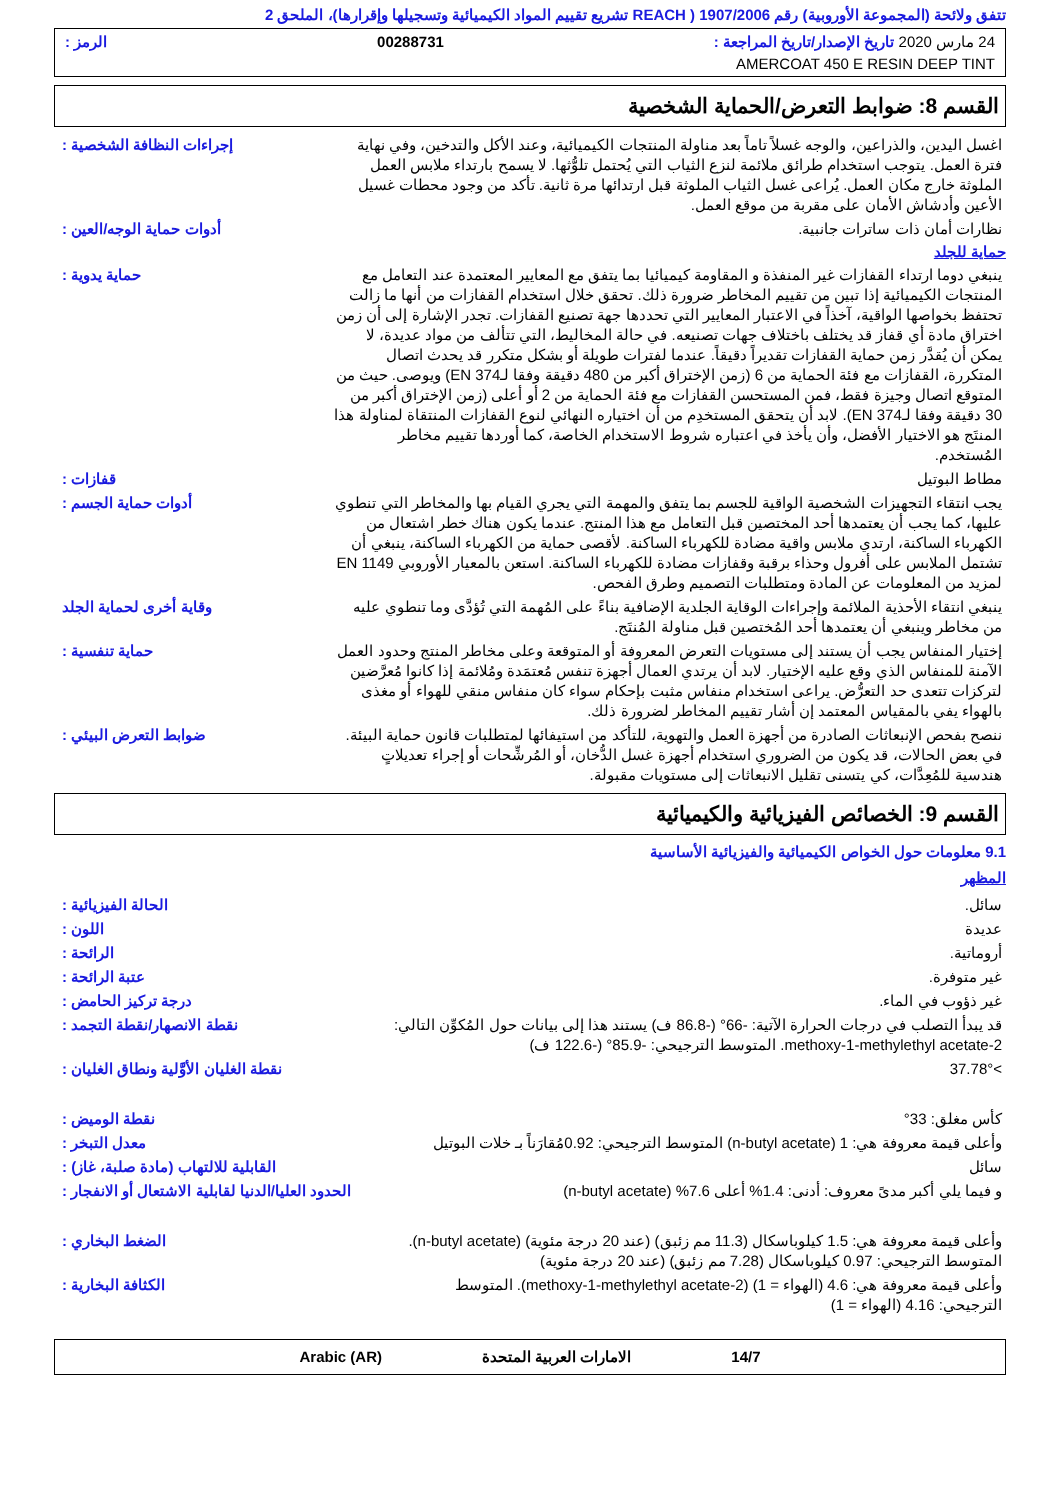تتفق ولائحة (المجموعة الأوروبية) رقم 1907/2006 ( REACH تشريع تقييم المواد الكيميائية وتسجيلها وإقرارها)، الملحق 2
24 مارس 2020 تاريخ الإصدار/تاريخ المراجعة : 00288731 الرمز :
AMERCOAT 450 E RESIN DEEP TINT
القسم 8: ضوابط التعرض/الحماية الشخصية
اغسل اليدين، والذراعين، والوجه غسلاً تاماً بعد مناولة المنتجات الكيميائية، وعند الأكل والتدخين، وفي نهاية فترة العمل. يتوجب استخدام طرائق ملائمة لنزع الثياب التي يُحتمل تلوُّثها. لا يسمح بارتداء ملابس العمل الملوثة خارج مكان العمل. يُراعى غسل الثياب الملوثة قبل ارتدائها مرة ثانية. تأكد من وجود محطات غسيل الأعين وأدشاش الأمان على مقربة من موقع العمل.
إجراءات النظافة الشخصية :
نظارات أمان ذات ساترات جانبية. أدوات حماية الوجه/العين :
حماية للجلد
ينبغي دوما ارتداء القفازات غير المنفذة و المقاومة كيميائيا بما يتفق مع المعايير المعتمدة عند التعامل مع المنتجات الكيميائية إذا تبين من تقييم المخاطر ضرورة ذلك. تحقق خلال استخدام القفازات من أنها ما زالت تحتفظ بخواصها الواقية، آخذاً في الاعتبار المعايير التي تحددها جهة تصنيع القفازات. تجدر الإشارة إلى أن زمن اختراق مادة أي قفاز قد يختلف باختلاف جهات تصنيعه. في حالة المخاليط، التي تتألف من مواد عديدة، لا يمكن أن يُقدَّر زمن حماية القفازات تقديراً دقيقاً. عندما لفترات طويلة أو بشكل متكرر قد يحدث اتصال المتكررة، القفازات مع فئة الحماية من 6 (زمن الإختراق أكبر من 480 دقيقة وفقا لـEN 374) ويوصى. حيث من المتوقع اتصال وجيزة فقط، فمن المستحسن القفازات مع فئة الحماية من 2 أو أعلى (زمن الإختراق أكبر من 30 دقيقة وفقا لـEN 374). لابد أن يتحقق المستخدِم من أن اختياره النهائي لنوع القفازات المنتقاة لمناولة هذا المنتَج هو الاختيار الأفضل، وأن يأخذ في اعتباره شروط الاستخدام الخاصة، كما أوردها تقييم مخاطر المُستخدم.
حماية يدوية :
مطاط البوتيل قفازات :
يجب انتقاء التجهيزات الشخصية الواقية للجسم بما يتفق والمهمة التي يجري القيام بها والمخاطر التي تنطوي عليها، كما يجب أن يعتمدها أحد المختصين قبل التعامل مع هذا المنتج. عندما يكون هناك خطر اشتعال من الكهرباء الساكنة، ارتدي ملابس واقية مضادة للكهرباء الساكنة. لأقصى حماية من الكهرباء الساكنة، ينبغي أن تشتمل الملابس على أفرول وحذاء برقبة وقفازات مضادة للكهرباء الساكنة. استعن بالمعيار الأوروبي EN 1149 لمزيد من المعلومات عن المادة ومتطلبات التصميم وطرق الفحص.
أدوات حماية الجسم :
ينبغي انتقاء الأحذية الملائمة وإجراءات الوقاية الجلدية الإضافية بناءً على المُهمة التي تُؤدَّى وما تنطوي عليه من مخاطر وينبغي أن يعتمدها أحد المُختصين قبل مناولة المُنتَج.
وقاية أخرى لحماية الجلد
إختيار المنفاس يجب أن يستند إلى مستويات التعرض المعروفة أو المتوقعة وعلى مخاطر المنتج وحدود العمل الآمنة للمنفاس الذي وقع عليه الإختيار. لابد أن يرتدي العمال أجهزة تنفس مُعتمَدة ومُلائمة إذا كانوا مُعرَّضين لتركزات تتعدى حد التعرُّض. يراعى استخدام منفاس مثبت بإحكام سواء كان منفاس منقي للهواء أو مغذى بالهواء يفي بالمقياس المعتمد إن أشار تقييم المخاطر لضرورة ذلك.
حماية تنفسية :
ننصح بفحص الإنبعاثات الصادرة من أجهزة العمل والتهوية، للتأكد من استيفائها لمتطلبات قانون حماية البيئة. في بعض الحالات، قد يكون من الضروري استخدام أجهزة غسل الدُّخان، أو المُرشِّحات أو إجراء تعديلاتٍ هندسية للمُعِدَّات، كي يتسنى تقليل الانبعاثات إلى مستويات مقبولة.
ضوابط التعرض البيئي :
القسم 9: الخصائص الفيزيائية والكيميائية
9.1 معلومات حول الخواص الكيميائية والفيزيائية الأساسية
المظهر
سائل. الحالة الفيزيائية :
عديدة اللون :
أروماتية. الرائحة :
غير متوفرة. عتبة الرائحة :
غير ذؤوب في الماء. درجة تركيز الحامض :
قد يبدأ التصلب في درجات الحرارة الآتية: -66° (-86.8 ف) يستند هذا إلى بيانات حول المُكوِّن التالي: 2-methoxy-1-methylethyl acetate. المتوسط الترجيحي: -85.9° (-122.6 ف)
نقطة الانصهار/نقطة التجمد :
>37.78° نقطة الغليان الأوَّلية ونطاق الغليان :
كأس مغلق: 33° نقطة الوميض :
وأعلى قيمة معروفة هي: 1 (n-butyl acetate) المتوسط الترجيحي: 0.92مُقارَناً بـ خلات البوتيل
معدل التبخر :
سائل القابلية للالتهاب (مادة صلبة، غاز) :
و فيما يلي أكبر مدىً معروف: أدنى: 1.4% أعلى 7.6% (n-butyl acetate)
الحدود العليا/الدنيا لقابلية الاشتعال أو الانفجار :
وأعلى قيمة معروفة هي: 1.5 كيلوباسكال (11.3 مم زئبق) (عند 20 درجة مئوية) (n-butyl acetate). المتوسط الترجيحي: 0.97 كيلوباسكال (7.28 مم زئبق) (عند 20 درجة مئوية)
الضغط البخاري :
وأعلى قيمة معروفة هي: 4.6 (الهواء = 1) (2-methoxy-1-methylethyl acetate). المتوسط الترجيحي: 4.16 (الهواء = 1)
الكثافة البخارية :
14/7 الامارات العربية المتحدة Arabic (AR)